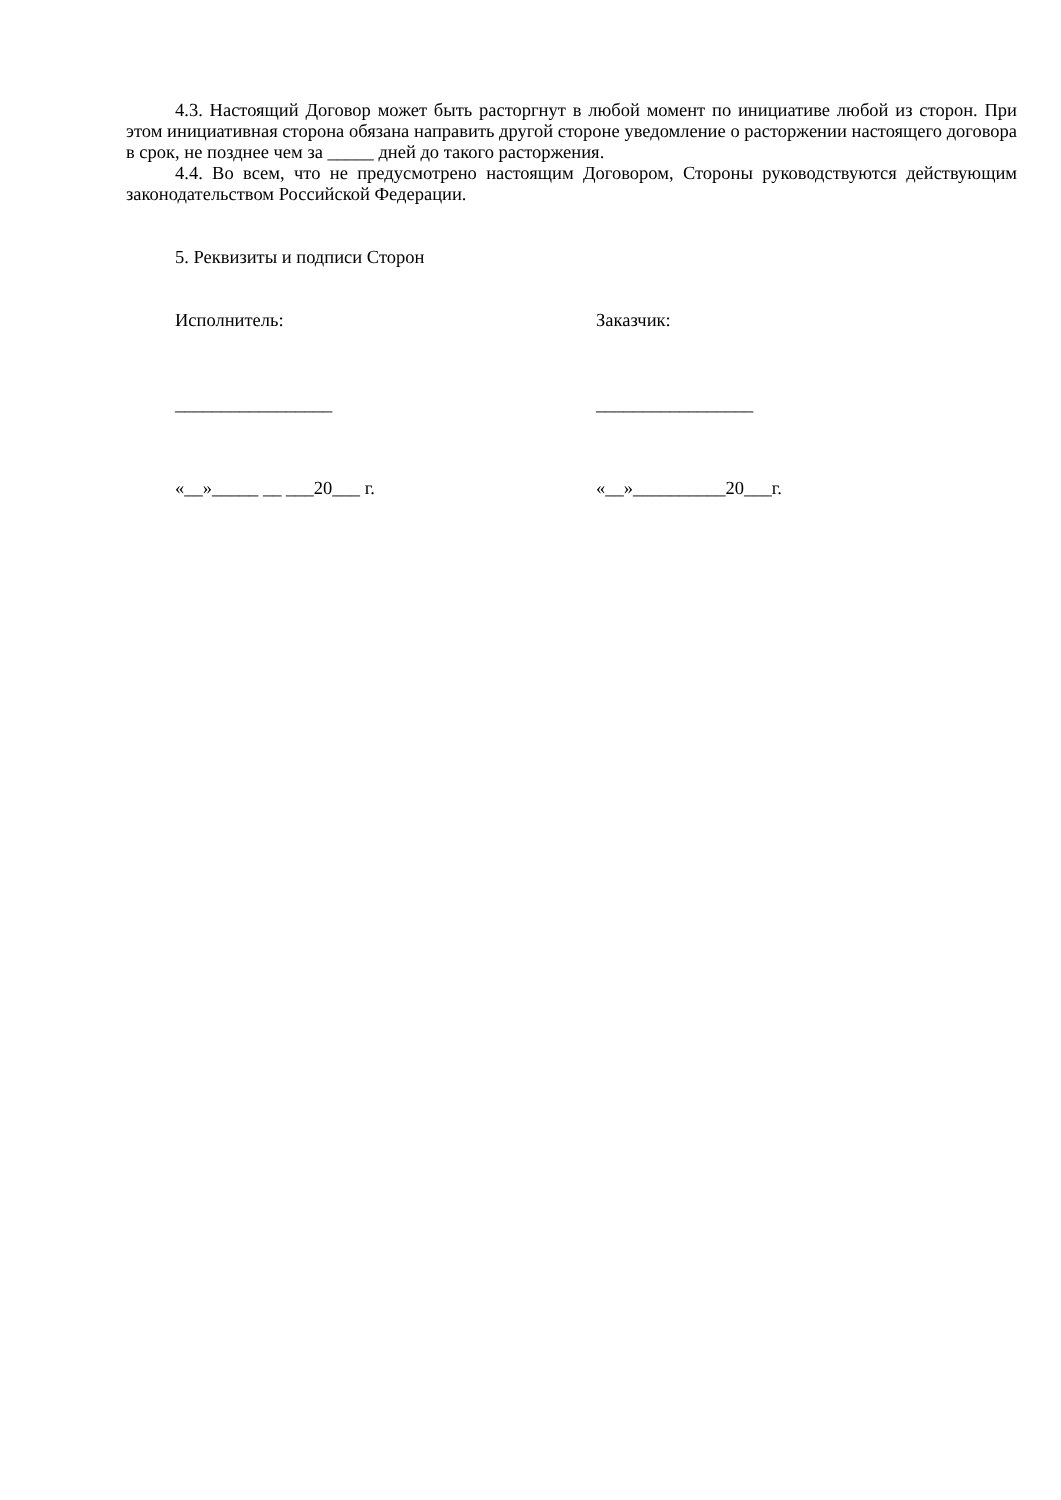4.3. Настоящий Договор может быть расторгнут в любой момент по инициативе любой из сторон. При этом инициативная сторона обязана направить другой стороне уведомление о расторжении настоящего договора в срок, не позднее чем за _____ дней до такого расторжения.
4.4. Во всем, что не предусмотрено настоящим Договором, Стороны руководствуются действующим законодательством Российской Федерации.
5. Реквизиты и подписи Сторон
Исполнитель: Заказчик:
_________________ _________________
«__»_____ __ ___20___ г. «__»__________20___г.